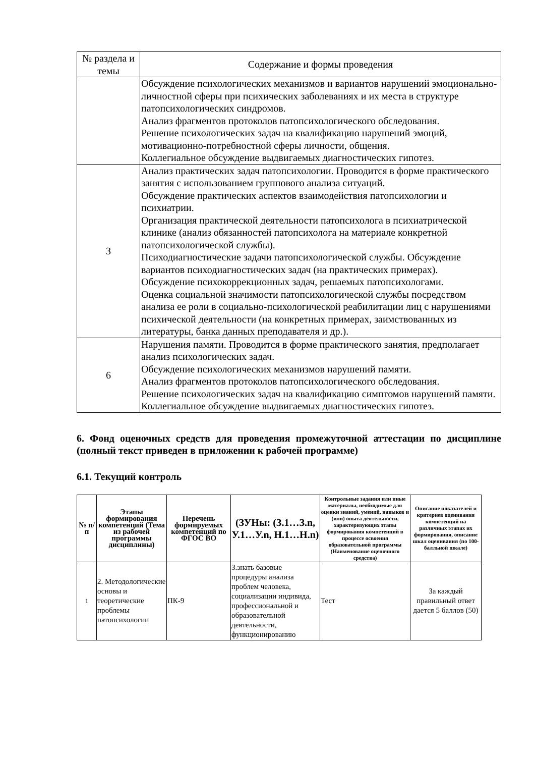| № раздела и темы | Содержание и формы проведения |
| | Обсуждение психологических механизмов и вариантов нарушений эмоционально-личностной сферы при психических заболеваниях и их места в структуре патопсихологических синдромов. Анализ фрагментов протоколов патопсихологического обследования. Решение психологических задач на квалификацию нарушений эмоций, мотивационно-потребностной сферы личности, общения. Коллегиальное обсуждение выдвигаемых диагностических гипотез. |
| 3 | Анализ практических задач патопсихологии. Проводится в форме практического занятия с использованием группового анализа ситуаций. Обсуждение практических аспектов взаимодействия патопсихологии и психиатрии. Организация практической деятельности патопсихолога в психиатрической клинике (анализ обязанностей патопсихолога на материале конкретной патопсихологической службы). Психодиагностические задачи патопсихологической службы. Обсуждение вариантов психодиагностических задач (на практических примерах). Обсуждение психокоррекционных задач, решаемых патопсихологами. Оценка социальной значимости патопсихологической службы посредством анализа ее роли в социально-психологической реабилитации лиц с нарушениями психической деятельности (на конкретных примерах, заимствованных из литературы, банка данных преподавателя и др.). |
| 6 | Нарушения памяти. Проводится в форме практического занятия, предполагает анализ психологических задач. Обсуждение психологических механизмов нарушений памяти. Анализ фрагментов протоколов патопсихологического обследования. Решение психологических задач на квалификацию симптомов нарушений памяти. Коллегиальное обсуждение выдвигаемых диагностических гипотез. |
6. Фонд оценочных средств для проведения промежуточной аттестации по дисциплине (полный текст приведен в приложении к рабочей программе)
6.1. Текущий контроль
| № п/п | Этапы формирования компетенций (Тема из рабочей программы дисциплины) | Перечень формируемых компетенций по ФГОС ВО | (ЗУНы: (З.1…З.n, У.1…У.n, Н.1…Н.n) | Контрольные задания или иные материалы, необходимые для оценки знаний, умений, навыков и (или) опыта деятельности, характеризующих этапы формирования компетенций в процессе освоения образовательной программы (Наименование оценочного средства) | Описание показателей и критериев оценивания компетенций на различных этапах их формирования, описание шкал оценивания (по 100-балльной шкале) |
| --- | --- | --- | --- | --- | --- |
| 1 | 2. Методологические основы и теоретические проблемы патопсихологии | ПК-9 | З.знать базовые процедуры анализа проблем человека, социализации индивида, профессиональной и образовательной деятельности, функционированию | Тест | За каждый правильный ответ дается 5 баллов (50) |